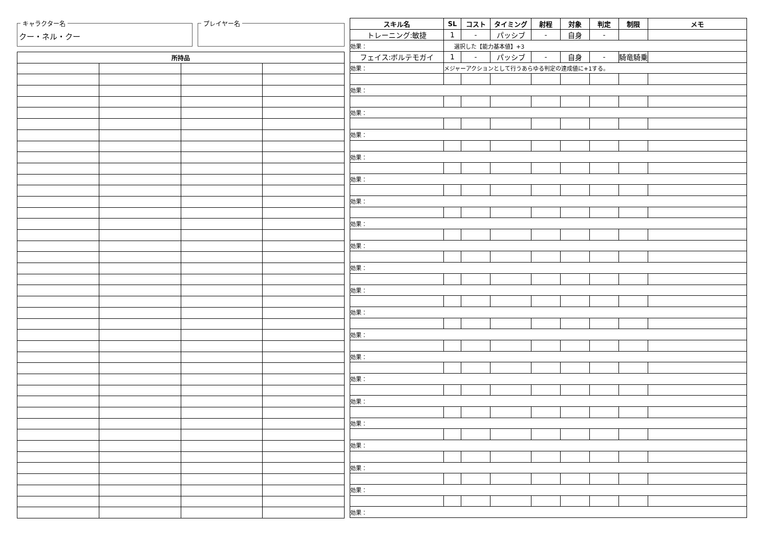キャラクター名
クー・ネル・クー
プレイヤー名
| 所持品 | | | |
| --- | --- | --- | --- |
| スキル名 | SL | コスト | タイミング | 射程 | 対象 | 判定 | 制限 | メモ |
| --- | --- | --- | --- | --- | --- | --- | --- | --- |
| トレーニング:敏捷 | 1 | - | パッシブ | - | 自身 | - | | |
| 効果： | 選択した【能力基本値】+3 | | | | | | | |
| フェイス:ボルテモガイ | 1 | - | パッシブ | - | 自身 | - | 騎竜騎乗 | |
| 効果： | メジャーアクションとして行うあらゆる判定の達成値に+1する。 | | | | | | | |
| 効果： | | | | | | | | |
| 効果： | | | | | | | | |
| 効果： | | | | | | | | |
| 効果： | | | | | | | | |
| 効果： | | | | | | | | |
| 効果： | | | | | | | | |
| 効果： | | | | | | | | |
| 効果： | | | | | | | | |
| 効果： | | | | | | | | |
| 効果： | | | | | | | | |
| 効果： | | | | | | | | |
| 効果： | | | | | | | | |
| 効果： | | | | | | | | |
| 効果： | | | | | | | | |
| 効果： | | | | | | | | |
| 効果： | | | | | | | | |
| 効果： | | | | | | | | |
| 効果： | | | | | | | | |
| 効果： | | | | | | | | |
| 効果： | | | | | | | | |